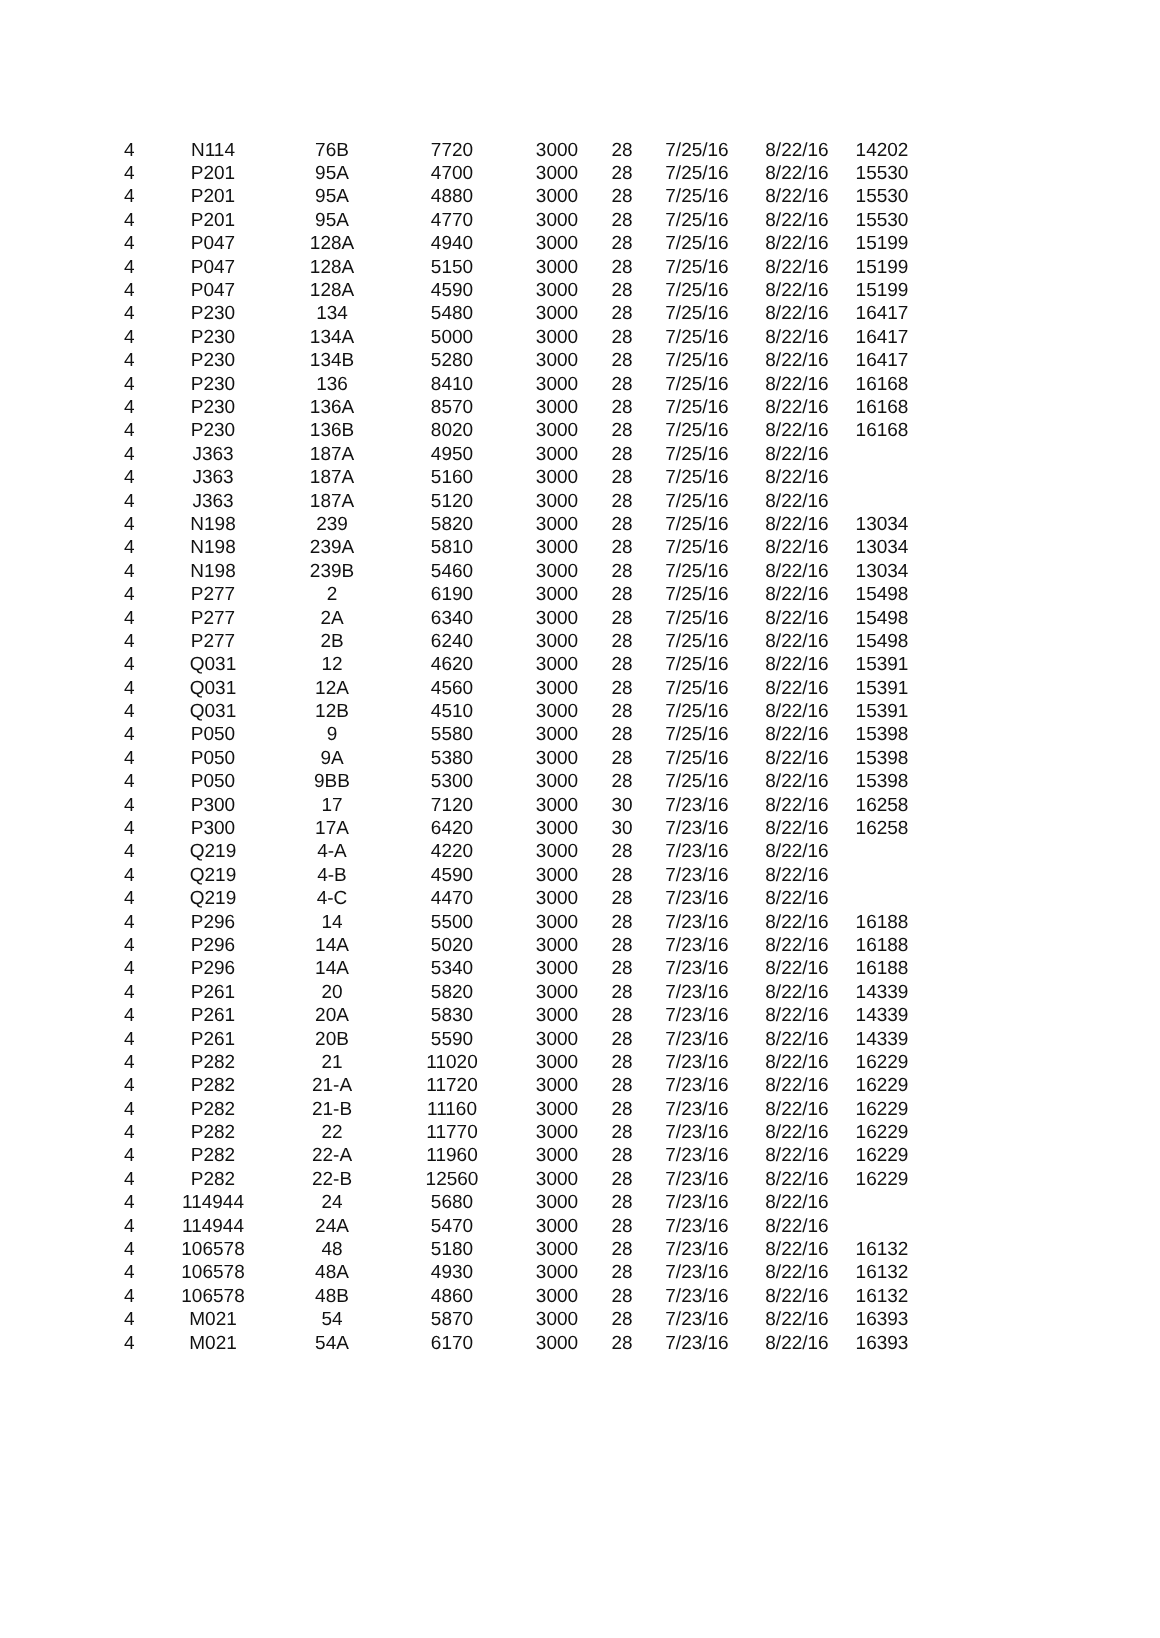| 4 | N114 | 76B | 7720 | 3000 | 28 | 7/25/16 | 8/22/16 | 14202 |
| 4 | P201 | 95A | 4700 | 3000 | 28 | 7/25/16 | 8/22/16 | 15530 |
| 4 | P201 | 95A | 4880 | 3000 | 28 | 7/25/16 | 8/22/16 | 15530 |
| 4 | P201 | 95A | 4770 | 3000 | 28 | 7/25/16 | 8/22/16 | 15530 |
| 4 | P047 | 128A | 4940 | 3000 | 28 | 7/25/16 | 8/22/16 | 15199 |
| 4 | P047 | 128A | 5150 | 3000 | 28 | 7/25/16 | 8/22/16 | 15199 |
| 4 | P047 | 128A | 4590 | 3000 | 28 | 7/25/16 | 8/22/16 | 15199 |
| 4 | P230 | 134 | 5480 | 3000 | 28 | 7/25/16 | 8/22/16 | 16417 |
| 4 | P230 | 134A | 5000 | 3000 | 28 | 7/25/16 | 8/22/16 | 16417 |
| 4 | P230 | 134B | 5280 | 3000 | 28 | 7/25/16 | 8/22/16 | 16417 |
| 4 | P230 | 136 | 8410 | 3000 | 28 | 7/25/16 | 8/22/16 | 16168 |
| 4 | P230 | 136A | 8570 | 3000 | 28 | 7/25/16 | 8/22/16 | 16168 |
| 4 | P230 | 136B | 8020 | 3000 | 28 | 7/25/16 | 8/22/16 | 16168 |
| 4 | J363 | 187A | 4950 | 3000 | 28 | 7/25/16 | 8/22/16 | |
| 4 | J363 | 187A | 5160 | 3000 | 28 | 7/25/16 | 8/22/16 | |
| 4 | J363 | 187A | 5120 | 3000 | 28 | 7/25/16 | 8/22/16 | |
| 4 | N198 | 239 | 5820 | 3000 | 28 | 7/25/16 | 8/22/16 | 13034 |
| 4 | N198 | 239A | 5810 | 3000 | 28 | 7/25/16 | 8/22/16 | 13034 |
| 4 | N198 | 239B | 5460 | 3000 | 28 | 7/25/16 | 8/22/16 | 13034 |
| 4 | P277 | 2 | 6190 | 3000 | 28 | 7/25/16 | 8/22/16 | 15498 |
| 4 | P277 | 2A | 6340 | 3000 | 28 | 7/25/16 | 8/22/16 | 15498 |
| 4 | P277 | 2B | 6240 | 3000 | 28 | 7/25/16 | 8/22/16 | 15498 |
| 4 | Q031 | 12 | 4620 | 3000 | 28 | 7/25/16 | 8/22/16 | 15391 |
| 4 | Q031 | 12A | 4560 | 3000 | 28 | 7/25/16 | 8/22/16 | 15391 |
| 4 | Q031 | 12B | 4510 | 3000 | 28 | 7/25/16 | 8/22/16 | 15391 |
| 4 | P050 | 9 | 5580 | 3000 | 28 | 7/25/16 | 8/22/16 | 15398 |
| 4 | P050 | 9A | 5380 | 3000 | 28 | 7/25/16 | 8/22/16 | 15398 |
| 4 | P050 | 9BB | 5300 | 3000 | 28 | 7/25/16 | 8/22/16 | 15398 |
| 4 | P300 | 17 | 7120 | 3000 | 30 | 7/23/16 | 8/22/16 | 16258 |
| 4 | P300 | 17A | 6420 | 3000 | 30 | 7/23/16 | 8/22/16 | 16258 |
| 4 | Q219 | 4-A | 4220 | 3000 | 28 | 7/23/16 | 8/22/16 | |
| 4 | Q219 | 4-B | 4590 | 3000 | 28 | 7/23/16 | 8/22/16 | |
| 4 | Q219 | 4-C | 4470 | 3000 | 28 | 7/23/16 | 8/22/16 | |
| 4 | P296 | 14 | 5500 | 3000 | 28 | 7/23/16 | 8/22/16 | 16188 |
| 4 | P296 | 14A | 5020 | 3000 | 28 | 7/23/16 | 8/22/16 | 16188 |
| 4 | P296 | 14A | 5340 | 3000 | 28 | 7/23/16 | 8/22/16 | 16188 |
| 4 | P261 | 20 | 5820 | 3000 | 28 | 7/23/16 | 8/22/16 | 14339 |
| 4 | P261 | 20A | 5830 | 3000 | 28 | 7/23/16 | 8/22/16 | 14339 |
| 4 | P261 | 20B | 5590 | 3000 | 28 | 7/23/16 | 8/22/16 | 14339 |
| 4 | P282 | 21 | 11020 | 3000 | 28 | 7/23/16 | 8/22/16 | 16229 |
| 4 | P282 | 21-A | 11720 | 3000 | 28 | 7/23/16 | 8/22/16 | 16229 |
| 4 | P282 | 21-B | 11160 | 3000 | 28 | 7/23/16 | 8/22/16 | 16229 |
| 4 | P282 | 22 | 11770 | 3000 | 28 | 7/23/16 | 8/22/16 | 16229 |
| 4 | P282 | 22-A | 11960 | 3000 | 28 | 7/23/16 | 8/22/16 | 16229 |
| 4 | P282 | 22-B | 12560 | 3000 | 28 | 7/23/16 | 8/22/16 | 16229 |
| 4 | 114944 | 24 | 5680 | 3000 | 28 | 7/23/16 | 8/22/16 | |
| 4 | 114944 | 24A | 5470 | 3000 | 28 | 7/23/16 | 8/22/16 | |
| 4 | 106578 | 48 | 5180 | 3000 | 28 | 7/23/16 | 8/22/16 | 16132 |
| 4 | 106578 | 48A | 4930 | 3000 | 28 | 7/23/16 | 8/22/16 | 16132 |
| 4 | 106578 | 48B | 4860 | 3000 | 28 | 7/23/16 | 8/22/16 | 16132 |
| 4 | M021 | 54 | 5870 | 3000 | 28 | 7/23/16 | 8/22/16 | 16393 |
| 4 | M021 | 54A | 6170 | 3000 | 28 | 7/23/16 | 8/22/16 | 16393 |